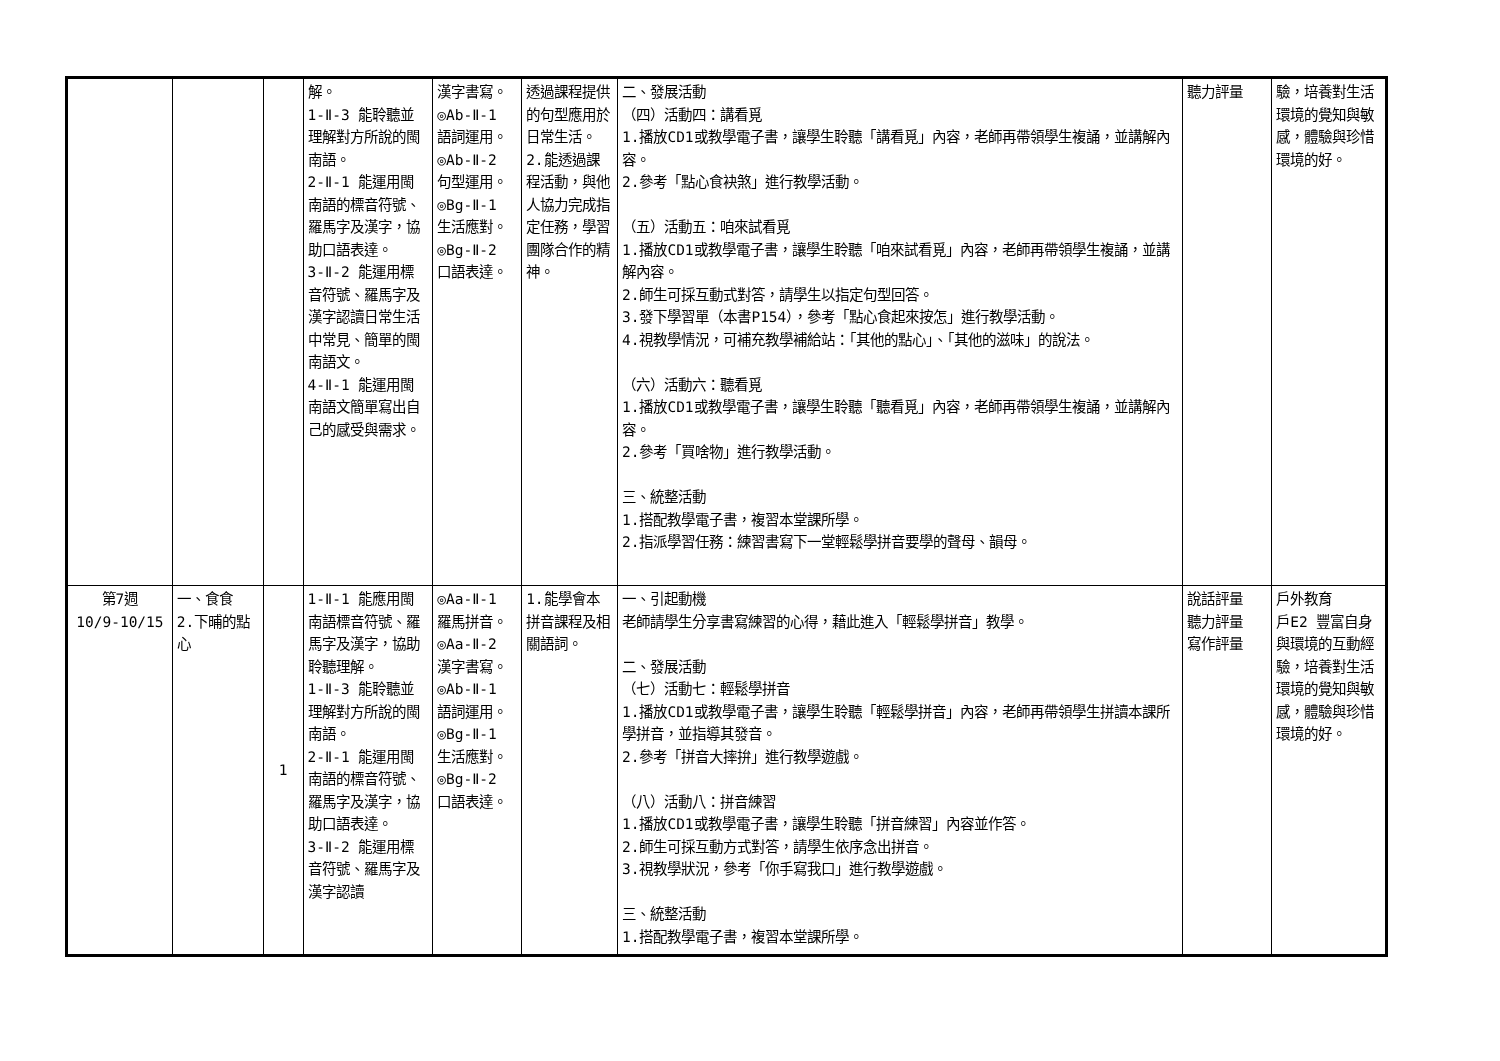| | | | 解。 1-Ⅱ-3 能聆聽並理解對方所說的閩南語。 2-Ⅱ-1 能運用閩南語的標音符號、羅馬字及漢字，協助口語表達。 3-Ⅱ-2 能運用標音符號、羅馬字及漢字認讀日常生活中常見、簡單的閩南語文。 4-Ⅱ-1 能運用閩南語文簡單寫出自己的感受與需求。 | 漢字書寫。 ◎Ab-Ⅱ-1 語詞運用。 ◎Ab-Ⅱ-2 句型運用。 ◎Bg-Ⅱ-1 生活應對。 ◎Bg-Ⅱ-2 口語表達。 | 透過課程提供的句型應用於日常生活。 2.能透過課程活動，與他人協力完成指定任務，學習團隊合作的精神。 | 二、發展活動 （四）活動四：講看覓 1.播放CD1或教學電子書，讓學生聆聽「講看覓」內容，老師再帶領學生複誦，並講解內容。 2.參考「點心食袂煞」進行教學活動。 （五）活動五：咱來試看覓 1.播放CD1或教學電子書，讓學生聆聽「咱來試看覓」內容，老師再帶領學生複誦，並講解內容。 2.師生可採互動式對答，請學生以指定句型回答。 3.發下學習單（本書P154），參考「點心食起來按怎」進行教學活動。 4.視教學情況，可補充教學補給站：「其他的點心」、「其他的滋味」的說法。 （六）活動六：聽看覓 1.播放CD1或教學電子書，讓學生聆聽「聽看覓」內容，老師再帶領學生複誦，並講解內容。 2.參考「買啥物」進行教學活動。 三、統整活動 1.搭配教學電子書，複習本堂課所學。 2.指派學習任務：練習書寫下一堂輕鬆學拼音要學的聲母、韻母。 | 聽力評量 | 驗，培養對生活環境的覺知與敏感，體驗與珍惜環境的好。 |
| 第7週 10/9-10/15 | 一、食食 2.下晡的點心 | 1 | 1-Ⅱ-1 能應用閩南語標音符號、羅馬字及漢字，協助聆聽理解。 1-Ⅱ-3 能聆聽並理解對方所說的閩南語。 2-Ⅱ-1 能運用閩南語的標音符號、羅馬字及漢字，協助口語表達。 3-Ⅱ-2 能運用標音符號、羅馬字及漢字認讀 | ◎Aa-Ⅱ-1 羅馬拼音。 ◎Aa-Ⅱ-2 漢字書寫。 ◎Ab-Ⅱ-1 語詞運用。 ◎Bg-Ⅱ-1 生活應對。 ◎Bg-Ⅱ-2 口語表達。 | 1.能學會本拼音課程及相關語詞。 | 一、引起動機 老師請學生分享書寫練習的心得，藉此進入「輕鬆學拼音」教學。 二、發展活動 （七）活動七：輕鬆學拼音 1.播放CD1或教學電子書，讓學生聆聽「輕鬆學拼音」內容，老師再帶領學生拼讀本課所學拼音，並指導其發音。 2.參考「拼音大摔拚」進行教學遊戲。 （八）活動八：拼音練習 1.播放CD1或教學電子書，讓學生聆聽「拼音練習」內容並作答。 2.師生可採互動方式對答，請學生依序念出拼音。 3.視教學狀況，參考「你手寫我口」進行教學遊戲。 三、統整活動 1.搭配教學電子書，複習本堂課所學。 | 說話評量 聽力評量 寫作評量 | 戶外教育 戶E2 豐富自身與環境的互動經驗，培養對生活環境的覺知與敏感，體驗與珍惜環境的好。 |